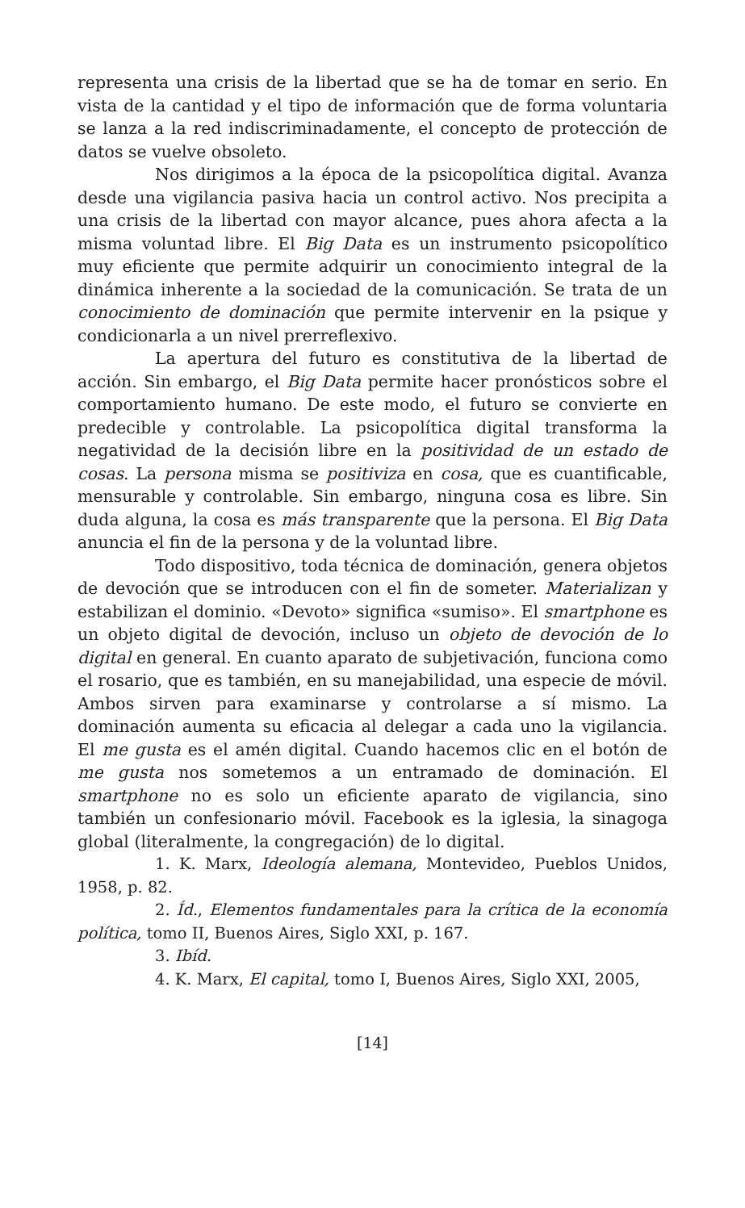representa una crisis de la libertad que se ha de tomar en serio. En vista de la cantidad y el tipo de información que de forma voluntaria se lanza a la red indiscriminadamente, el concepto de protección de datos se vuelve obsoleto.
Nos dirigimos a la época de la psicopolítica digital. Avanza desde una vigilancia pasiva hacia un control activo. Nos precipita a una crisis de la libertad con mayor alcance, pues ahora afecta a la misma voluntad libre. El Big Data es un instrumento psicopolítico muy eficiente que permite adquirir un conocimiento integral de la dinámica inherente a la sociedad de la comunicación. Se trata de un conocimiento de dominación que permite intervenir en la psique y condicionarla a un nivel prerreflexivo.
La apertura del futuro es constitutiva de la libertad de acción. Sin embargo, el Big Data permite hacer pronósticos sobre el comportamiento humano. De este modo, el futuro se convierte en predecible y controlable. La psicopolítica digital transforma la negatividad de la decisión libre en la positividad de un estado de cosas. La persona misma se positiviza en cosa, que es cuantificable, mensurable y controlable. Sin embargo, ninguna cosa es libre. Sin duda alguna, la cosa es más transparente que la persona. El Big Data anuncia el fin de la persona y de la voluntad libre.
Todo dispositivo, toda técnica de dominación, genera objetos de devoción que se introducen con el fin de someter. Materializan y estabilizan el dominio. «Devoto» significa «sumiso». El smartphone es un objeto digital de devoción, incluso un objeto de devoción de lo digital en general. En cuanto aparato de subjetivación, funciona como el rosario, que es también, en su manejabilidad, una especie de móvil. Ambos sirven para examinarse y controlarse a sí mismo. La dominación aumenta su eficacia al delegar a cada uno la vigilancia. El me gusta es el amén digital. Cuando hacemos clic en el botón de me gusta nos sometemos a un entramado de dominación. El smartphone no es solo un eficiente aparato de vigilancia, sino también un confesionario móvil. Facebook es la iglesia, la sinagoga global (literalmente, la congregación) de lo digital.
1. K. Marx, Ideología alemana, Montevideo, Pueblos Unidos, 1958, p. 82.
2. Íd., Elementos fundamentales para la crítica de la economía política, tomo II, Buenos Aires, Siglo XXI, p. 167.
3. Ibíd.
4. K. Marx, El capital, tomo I, Buenos Aires, Siglo XXI, 2005,
[14]